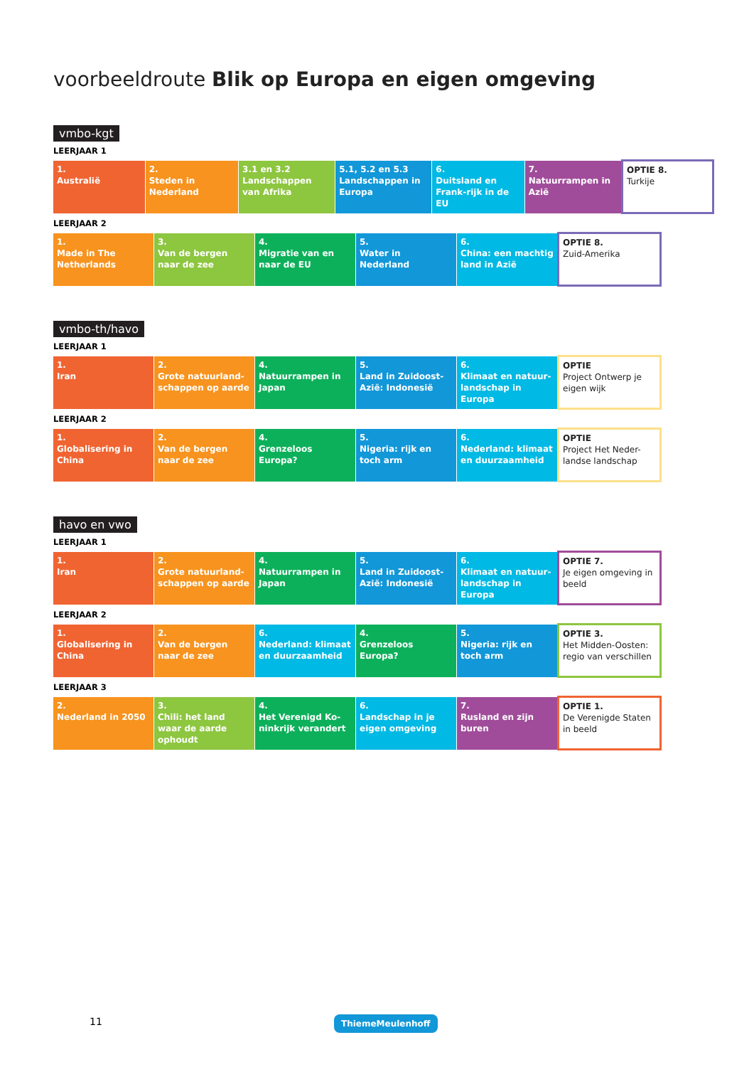voorbeeldroute Blik op Europa en eigen omgeving
vmbo-kgt
LEERJAAR 1
| 1. Australië | 2. Steden in Nederland | 3.1 en 3.2 Landschappen van Afrika | 5.1, 5.2 en 5.3 Landschappen in Europa | 6. Duitsland en Frank-rijk in de EU | 7. Natuurrampen in Azië | OPTIE 8. Turkije |
LEERJAAR 2
| 1. Made in The Netherlands | 3. Van de bergen naar de zee | 4. Migratie van en naar de EU | 5. Water in Nederland | 6. China: een machtig land in Azië | OPTIE 8. Zuid-Amerika |
vmbo-th/havo
LEERJAAR 1
| 1. Iran | 2. Grote natuurland-schappen op aarde | 4. Natuurrampen in Japan | 5. Land in Zuidoost-Azië: Indonesië | 6. Klimaat en natuur-landschap in Europa | OPTIE Project Ontwerp je eigen wijk |
LEERJAAR 2
| 1. Globalisering in China | 2. Van de bergen naar de zee | 4. Grenzeloos Europa? | 5. Nigeria: rijk en toch arm | 6. Nederland: klimaat en duurzaamheid | OPTIE Project Het Neder-landse landschap |
havo en vwo
LEERJAAR 1
| 1. Iran | 2. Grote natuurland-schappen op aarde | 4. Natuurrampen in Japan | 5. Land in Zuidoost-Azië: Indonesië | 6. Klimaat en natuur-landschap in Europa | OPTIE 7. Je eigen omgeving in beeld |
LEERJAAR 2
| 1. Globalisering in China | 2. Van de bergen naar de zee | 6. Nederland: klimaat en duurzaamheid | 4. Grenzeloos Europa? | 5. Nigeria: rijk en toch arm | OPTIE 3. Het Midden-Oosten: regio van verschillen |
LEERJAAR 3
| 2. Nederland in 2050 | 3. Chili: het land waar de aarde ophoudt | 4. Het Verenigd Ko-ninkrijk verandert | 6. Landschap in je eigen omgeving | 7. Rusland en zijn buren | OPTIE 1. De Verenigde Staten in beeld |
11 ThiemeMeulenhoff